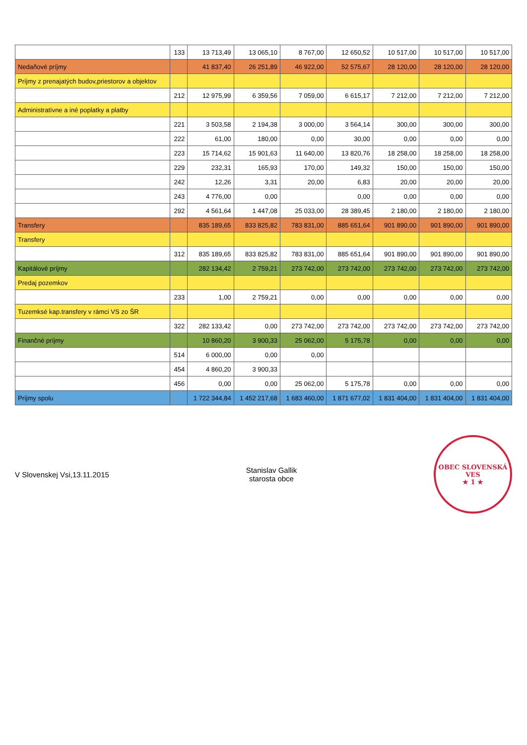| | 133 | 13 713,49 | 13 065,10 | 8 767,00 | 12 650,52 | 10 517,00 | 10 517,00 | 10 517,00 |
| Nedaňové príjmy | | 41 837,40 | 26 251,89 | 46 922,00 | 52 575,67 | 28 120,00 | 28 120,00 | 28 120,00 |
| Príjmy z prenajatých budov,priestorov a objektov | | | | | | | | |
| | 212 | 12 975,99 | 6 359,56 | 7 059,00 | 6 615,17 | 7 212,00 | 7 212,00 | 7 212,00 |
| Administratívne a iné poplatky a platby | | | | | | | | |
| | 221 | 3 503,58 | 2 194,38 | 3 000,00 | 3 564,14 | 300,00 | 300,00 | 300,00 |
| | 222 | 61,00 | 180,00 | 0,00 | 30,00 | 0,00 | 0,00 | 0,00 |
| | 223 | 15 714,62 | 15 901,63 | 11 640,00 | 13 820,76 | 18 258,00 | 18 258,00 | 18 258,00 |
| | 229 | 232,31 | 165,93 | 170,00 | 149,32 | 150,00 | 150,00 | 150,00 |
| | 242 | 12,26 | 3,31 | 20,00 | 6,83 | 20,00 | 20,00 | 20,00 |
| | 243 | 4 776,00 | 0,00 | | 0,00 | 0,00 | 0,00 | 0,00 |
| | 292 | 4 561,64 | 1 447,08 | 25 033,00 | 28 389,45 | 2 180,00 | 2 180,00 | 2 180,00 |
| Transfery | | 835 189,65 | 833 825,82 | 783 831,00 | 885 651,64 | 901 890,00 | 901 890,00 | 901 890,00 |
| Transfery | | | | | | | | |
| | 312 | 835 189,65 | 833 825,82 | 783 831,00 | 885 651,64 | 901 890,00 | 901 890,00 | 901 890,00 |
| Kapitálové príjmy | | 282 134,42 | 2 759,21 | 273 742,00 | 273 742,00 | 273 742,00 | 273 742,00 | 273 742,00 |
| Predaj pozemkov | | | | | | | | |
| | 233 | 1,00 | 2 759,21 | 0,00 | 0,00 | 0,00 | 0,00 | 0,00 |
| Tuzemksé kap.transfery v rámci VS zo ŠR | | | | | | | | |
| | 322 | 282 133,42 | 0,00 | 273 742,00 | 273 742,00 | 273 742,00 | 273 742,00 | 273 742,00 |
| Finančné príjmy | | 10 860,20 | 3 900,33 | 25 062,00 | 5 175,78 | 0,00 | 0,00 | 0,00 |
| | 514 | 6 000,00 | 0,00 | 0,00 | | | | |
| | 454 | 4 860,20 | 3 900,33 | | | | | |
| | 456 | 0,00 | 0,00 | 25 062,00 | 5 175,78 | 0,00 | 0,00 | 0,00 |
| Príjmy spolu | | 1 722 344,84 | 1 452 217,68 | 1 683 460,00 | 1 871 677,02 | 1 831 404,00 | 1 831 404,00 | 1 831 404,00 |
V Slovenskej Vsi,13.11.2015
Stanislav Gallik
starosta obce
OBEC SLOVENSKÁ VES
★ 1 ★